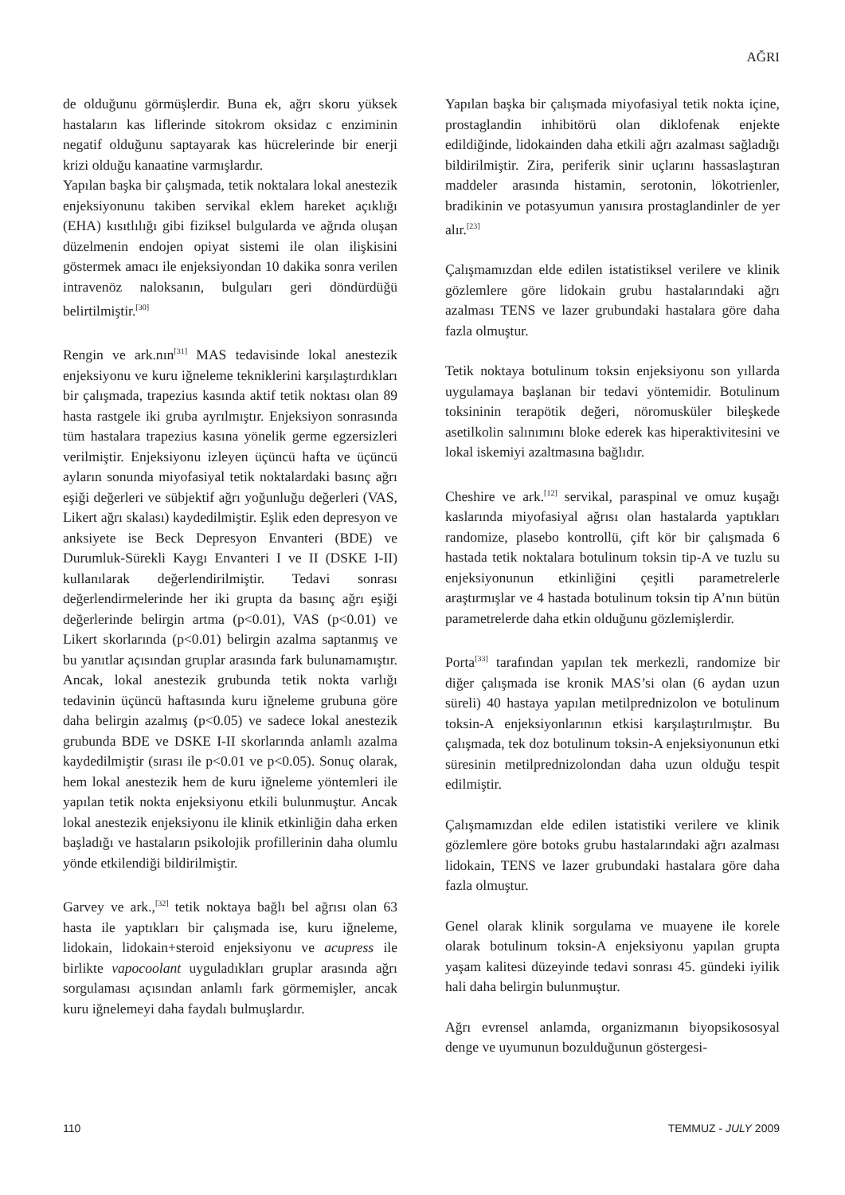AĞRI
de olduğunu görmüşlerdir. Buna ek, ağrı skoru yüksek hastaların kas liflerinde sitokrom oksidaz c enziminin negatif olduğunu saptayarak kas hücrelerinde bir enerji krizi olduğu kanaatine varmışlardır.
Yapılan başka bir çalışmada, tetik noktalara lokal anestezik enjeksiyonunu takiben servikal eklem hareket açıklığı (EHA) kısıtlılığı gibi fiziksel bulgularda ve ağrıda oluşan düzelmenin endojen opiyat sistemi ile olan ilişkisini göstermek amacı ile enjeksiyondan 10 dakika sonra verilen intravenöz naloksanın, bulguları geri döndürdüğü belirtilmiştir.<sup>[30]</sup>
Rengin ve ark.nın<sup>[31]</sup> MAS tedavisinde lokal anestezik enjeksiyonu ve kuru iğneleme tekniklerini karşılaştırdıkları bir çalışmada, trapezius kasında aktif tetik noktası olan 89 hasta rastgele iki gruba ayrılmıştır. Enjeksiyon sonrasında tüm hastalara trapezius kasına yönelik germe egzersizleri verilmiştir. Enjeksiyonu izleyen üçüncü hafta ve üçüncü ayların sonunda miyofasiyal tetik noktalardaki basınç ağrı eşiği değerleri ve sübjektif ağrı yoğunluğu değerleri (VAS, Likert ağrı skalası) kaydedilmiştir. Eşlik eden depresyon ve anksiyete ise Beck Depresyon Envanteri (BDE) ve Durumluk-Sürekli Kaygı Envanteri I ve II (DSKE I-II) kullanılarak değerlendirilmiştir. Tedavi sonrası değerlendirmelerinde her iki grupta da basınç ağrı eşiği değerlerinde belirgin artma (p<0.01), VAS (p<0.01) ve Likert skorlarında (p<0.01) belirgin azalma saptanmış ve bu yanıtlar açısından gruplar arasında fark bulunamamıştır. Ancak, lokal anestezik grubunda tetik nokta varlığı tedavinin üçüncü haftasında kuru iğneleme grubuna göre daha belirgin azalmış (p<0.05) ve sadece lokal anestezik grubunda BDE ve DSKE I-II skorlarında anlamlı azalma kaydedilmiştir (sırası ile p<0.01 ve p<0.05). Sonuç olarak, hem lokal anestezik hem de kuru iğneleme yöntemleri ile yapılan tetik nokta enjeksiyonu etkili bulunmuştur. Ancak lokal anestezik enjeksiyonu ile klinik etkinliğin daha erken başladığı ve hastaların psikolojik profillerinin daha olumlu yönde etkilendiği bildirilmiştir.
Garvey ve ark.,<sup>[32]</sup> tetik noktaya bağlı bel ağrısı olan 63 hasta ile yaptıkları bir çalışmada ise, kuru iğneleme, lidokain, lidokain+steroid enjeksiyonu ve acupress ile birlikte vapocoolant uyguladıkları gruplar arasında ağrı sorgulaması açısından anlamlı fark görmemişler, ancak kuru iğnelemeyi daha faydalı bulmuşlardır.
Yapılan başka bir çalışmada miyofasiyal tetik nokta içine, prostaglandin inhibitörü olan diklofenak enjekte edildiğinde, lidokainden daha etkili ağrı azalması sağladığı bildirilmiştir. Zira, periferik sinir uçlarını hassaslaştıran maddeler arasında histamin, serotonin, lökotrienler, bradikinin ve potasyumun yanısıra prostaglandinler de yer alır.<sup>[23]</sup>
Çalışmamızdan elde edilen istatistiksel verilere ve klinik gözlemlere göre lidokain grubu hastalarındaki ağrı azalması TENS ve lazer grubundaki hastalara göre daha fazla olmuştur.
Tetik noktaya botulinum toksin enjeksiyonu son yıllarda uygulamaya başlanan bir tedavi yöntemidir. Botulinum toksininin terapötik değeri, nöromusküler bileşkede asetilkolin salınımını bloke ederek kas hiperaktivitesini ve lokal iskemiyi azaltmasına bağlıdır.
Cheshire ve ark.<sup>[12]</sup> servikal, paraspinal ve omuz kuşağı kaslarında miyofasiyal ağrısı olan hastalarda yaptıkları randomize, plasebo kontrollü, çift kör bir çalışmada 6 hastada tetik noktalara botulinum toksin tip-A ve tuzlu su enjeksiyonunun etkinliğini çeşitli parametrelerle araştırmışlar ve 4 hastada botulinum toksin tip A’nın bütün parametrelerde daha etkin olduğunu gözlemişlerdir.
Porta<sup>[33]</sup> tarafından yapılan tek merkezli, randomize bir diğer çalışmada ise kronik MAS’si olan (6 aydan uzun süreli) 40 hastaya yapılan metilprednizolon ve botulinum toksin-A enjeksiyonlarının etkisi karşılaştırılmıştır. Bu çalışmada, tek doz botulinum toksin-A enjeksiyonunun etki süresinin metilprednizolondan daha uzun olduğu tespit edilmiştir.
Çalışmamızdan elde edilen istatistiki verilere ve klinik gözlemlere göre botoks grubu hastalarındaki ağrı azalması lidokain, TENS ve lazer grubundaki hastalara göre daha fazla olmuştur.
Genel olarak klinik sorgulama ve muayene ile korele olarak botulinum toksin-A enjeksiyonu yapılan grupta yaşam kalitesi düzeyinde tedavi sonrası 45. gündeki iyilik hali daha belirgin bulunmuştur.
Ağrı evrensel anlamda, organizmanın biyopsikososyal denge ve uyumunun bozulduğunun göstergesi-
110 TEMMUZ - JULY 2009